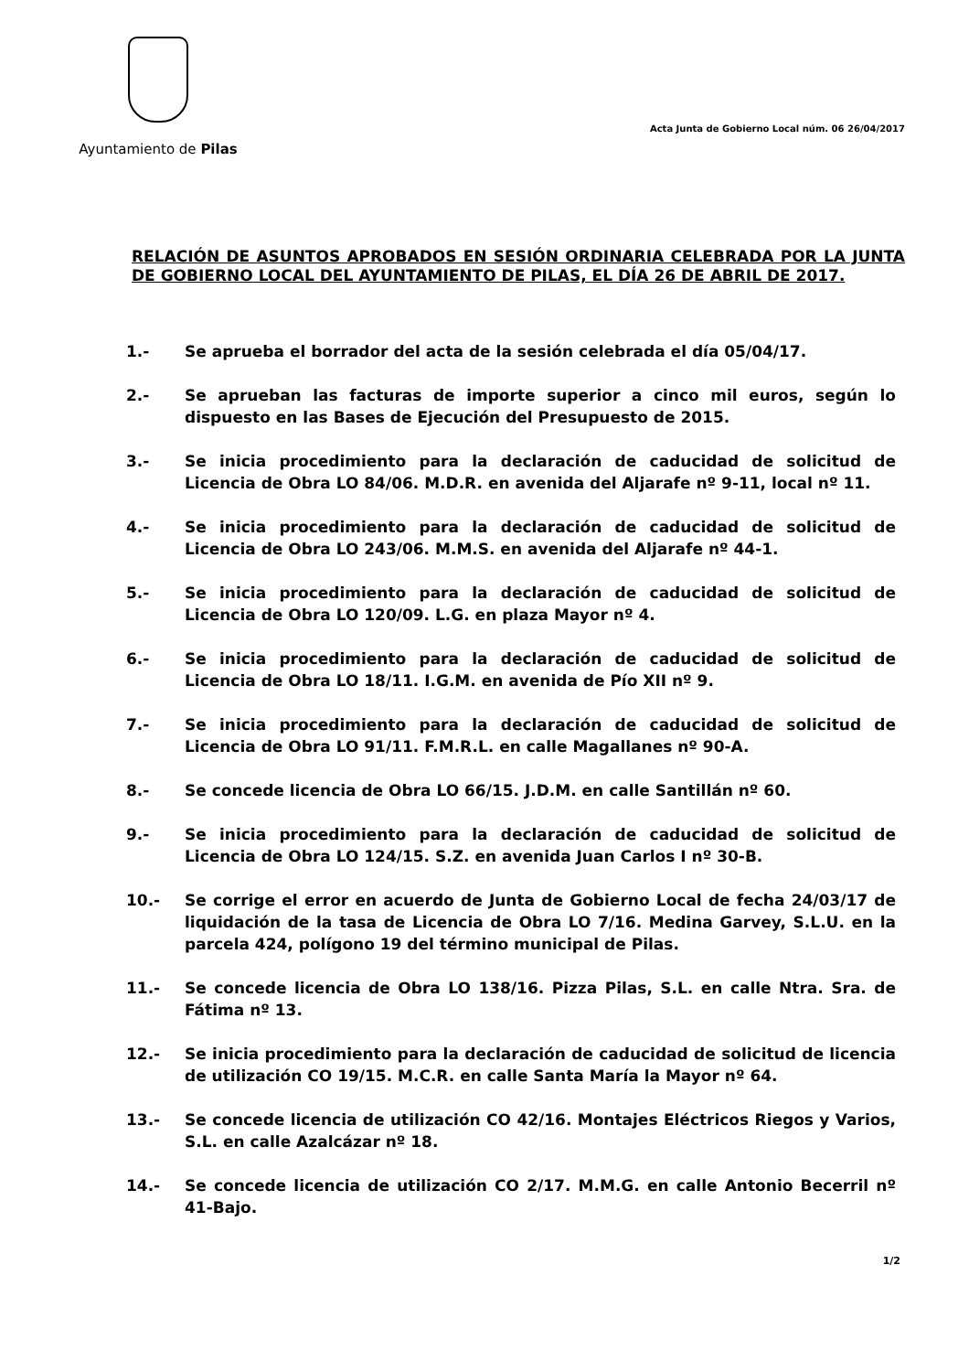Ayuntamiento de Pilas
Acta Junta de Gobierno Local núm. 06 26/04/2017
RELACIÓN DE ASUNTOS APROBADOS EN SESIÓN ORDINARIA CELEBRADA POR LA JUNTA DE GOBIERNO LOCAL DEL AYUNTAMIENTO DE PILAS, EL DÍA 26 DE ABRIL DE 2017.
1.- Se aprueba el borrador del acta de la sesión celebrada el día 05/04/17.
2.- Se aprueban las facturas de importe superior a cinco mil euros, según lo dispuesto en las Bases de Ejecución del Presupuesto de 2015.
3.- Se inicia procedimiento para la declaración de caducidad de solicitud de Licencia de Obra LO 84/06. M.D.R. en avenida del Aljarafe nº 9-11, local nº 11.
4.- Se inicia procedimiento para la declaración de caducidad de solicitud de Licencia de Obra LO 243/06. M.M.S. en avenida del Aljarafe nº 44-1.
5.- Se inicia procedimiento para la declaración de caducidad de solicitud de Licencia de Obra LO 120/09. L.G. en plaza Mayor nº 4.
6.- Se inicia procedimiento para la declaración de caducidad de solicitud de Licencia de Obra LO 18/11. I.G.M. en avenida de Pío XII nº 9.
7.- Se inicia procedimiento para la declaración de caducidad de solicitud de Licencia de Obra LO 91/11. F.M.R.L. en calle Magallanes nº 90-A.
8.- Se concede licencia de Obra LO 66/15. J.D.M. en calle Santillán nº 60.
9.- Se inicia procedimiento para la declaración de caducidad de solicitud de Licencia de Obra LO 124/15. S.Z. en avenida Juan Carlos I nº 30-B.
10.- Se corrige el error en acuerdo de Junta de Gobierno Local de fecha 24/03/17 de liquidación de la tasa de Licencia de Obra LO 7/16. Medina Garvey, S.L.U. en la parcela 424, polígono 19 del término municipal de Pilas.
11.- Se concede licencia de Obra LO 138/16. Pizza Pilas, S.L. en calle Ntra. Sra. de Fátima nº 13.
12.- Se inicia procedimiento para la declaración de caducidad de solicitud de licencia de utilización CO 19/15. M.C.R. en calle Santa María la Mayor nº 64.
13.- Se concede licencia de utilización CO 42/16. Montajes Eléctricos Riegos y Varios, S.L. en calle Azalcázar nº 18.
14.- Se concede licencia de utilización CO 2/17. M.M.G. en calle Antonio Becerril nº 41-Bajo.
1/2